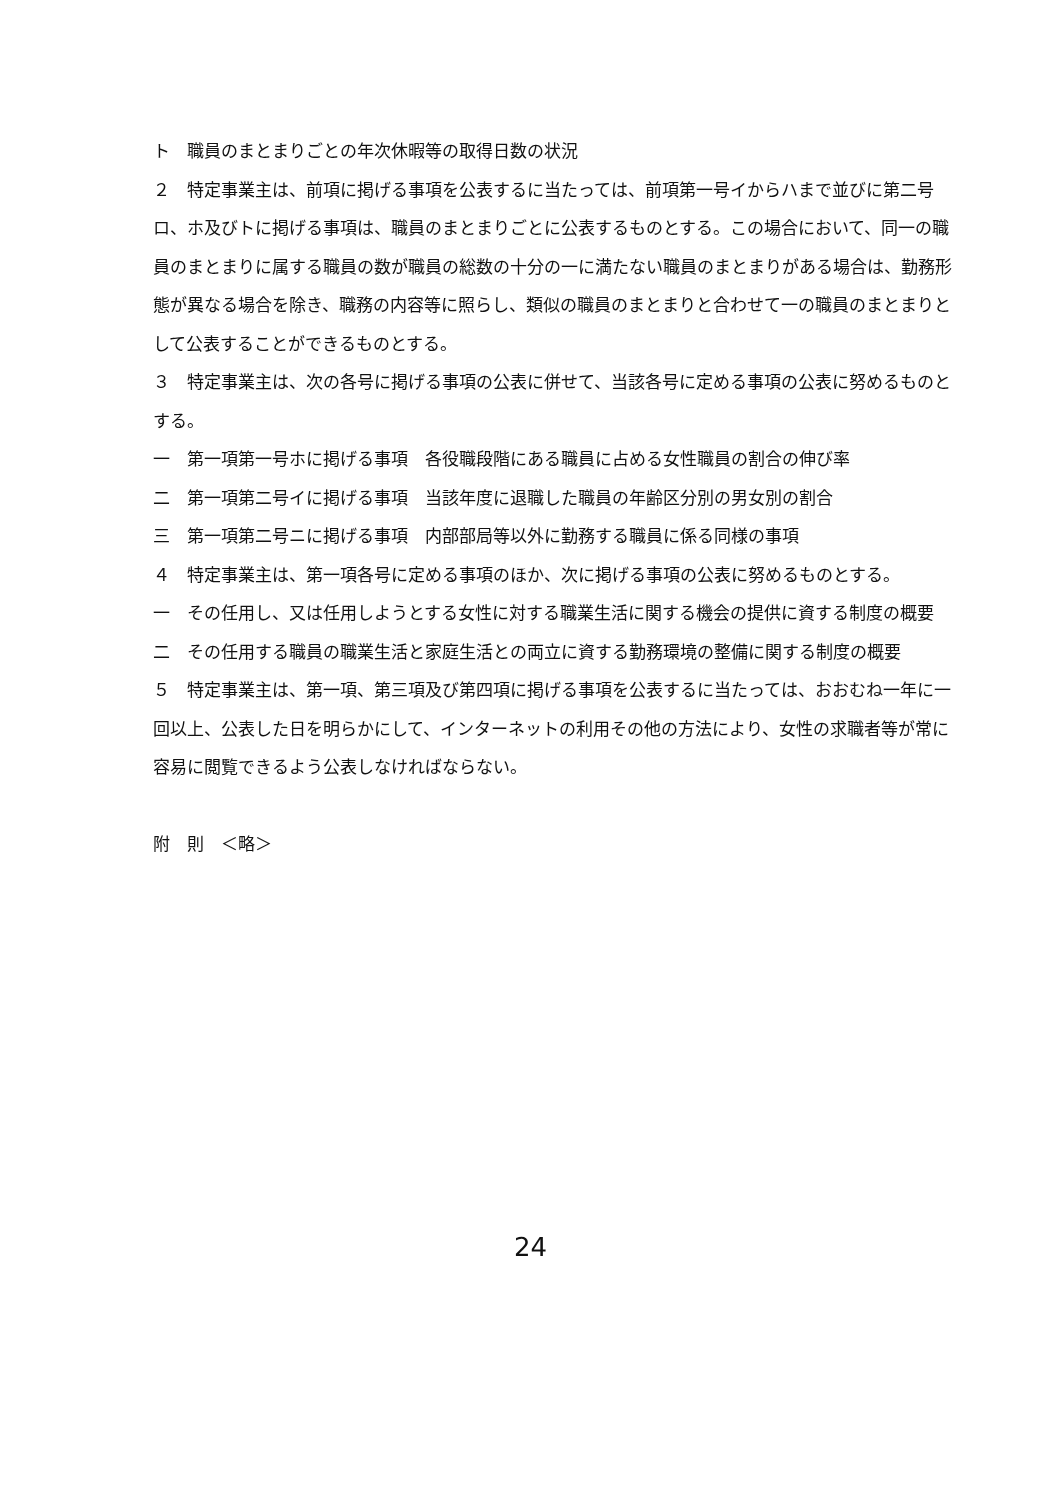ト　職員のまとまりごとの年次休暇等の取得日数の状況
２　特定事業主は、前項に掲げる事項を公表するに当たっては、前項第一号イからハまで並びに第二号ロ、ホ及びトに掲げる事項は、職員のまとまりごとに公表するものとする。この場合において、同一の職員のまとまりに属する職員の数が職員の総数の十分の一に満たない職員のまとまりがある場合は、勤務形態が異なる場合を除き、職務の内容等に照らし、類似の職員のまとまりと合わせて一の職員のまとまりとして公表することができるものとする。
３　特定事業主は、次の各号に掲げる事項の公表に併せて、当該各号に定める事項の公表に努めるものとする。
一　第一項第一号ホに掲げる事項　各役職段階にある職員に占める女性職員の割合の伸び率
二　第一項第二号イに掲げる事項　当該年度に退職した職員の年齢区分別の男女別の割合
三　第一項第二号ニに掲げる事項　内部部局等以外に勤務する職員に係る同様の事項
４　特定事業主は、第一項各号に定める事項のほか、次に掲げる事項の公表に努めるものとする。
一　その任用し、又は任用しようとする女性に対する職業生活に関する機会の提供に資する制度の概要
二　その任用する職員の職業生活と家庭生活との両立に資する勤務環境の整備に関する制度の概要
５　特定事業主は、第一項、第三項及び第四項に掲げる事項を公表するに当たっては、おおむね一年に一回以上、公表した日を明らかにして、インターネットの利用その他の方法により、女性の求職者等が常に容易に閲覧できるよう公表しなければならない。
附　則　＜略＞
24